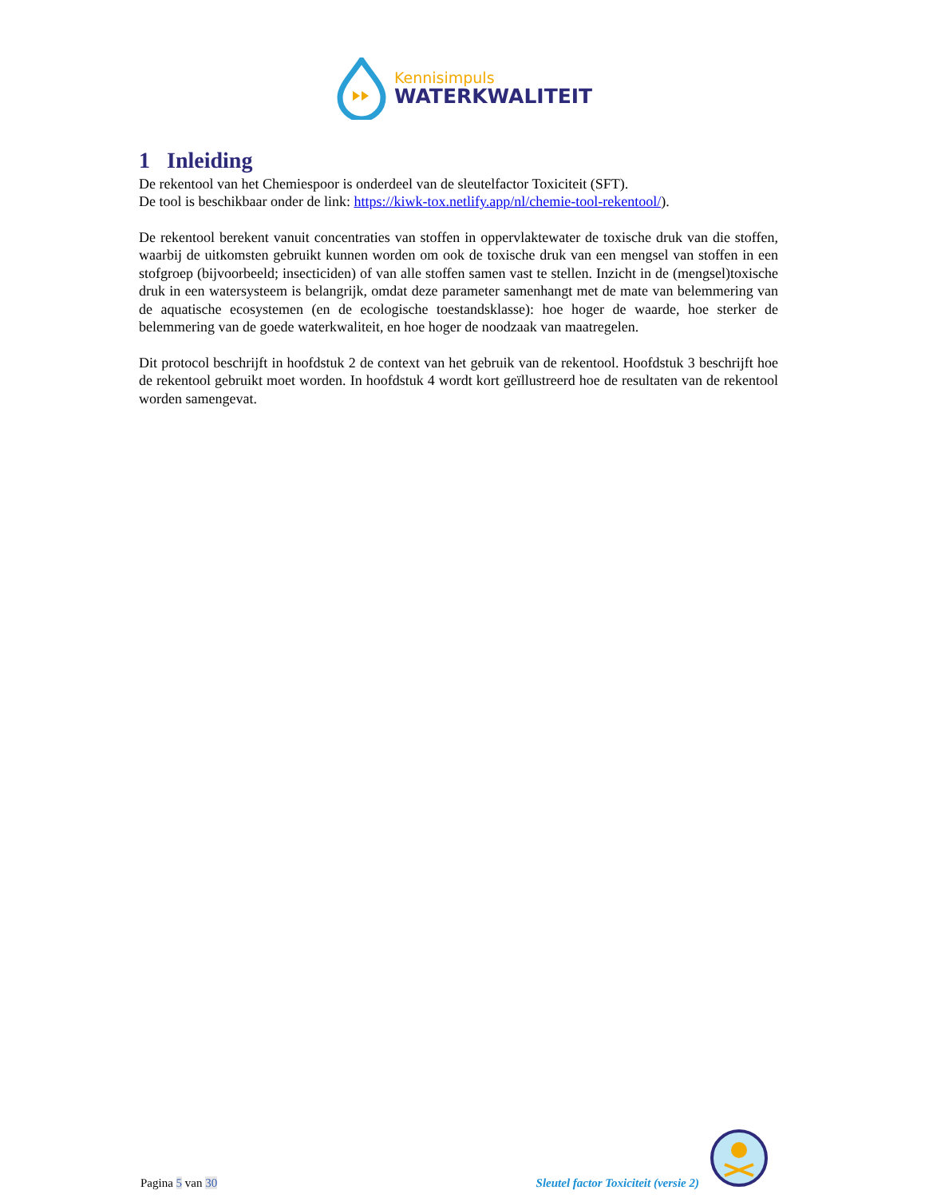Kennisimpuls
WATERKWALITEIT
1 Inleiding
De rekentool van het Chemiespoor is onderdeel van de sleutelfactor Toxiciteit (SFT).
De tool is beschikbaar onder de link: https://kiwk-tox.netlify.app/nl/chemie-tool-rekentool/).
De rekentool berekent vanuit concentraties van stoffen in oppervlaktewater de toxische druk van die stoffen, waarbij de uitkomsten gebruikt kunnen worden om ook de toxische druk van een mengsel van stoffen in een stofgroep (bijvoorbeeld; insecticiden) of van alle stoffen samen vast te stellen. Inzicht in de (mengsel)toxische druk in een watersysteem is belangrijk, omdat deze parameter samenhangt met de mate van belemmering van de aquatische ecosystemen (en de ecologische toestandsklasse): hoe hoger de waarde, hoe sterker de belemmering van de goede waterkwaliteit, en hoe hoger de noodzaak van maatregelen.
Dit protocol beschrijft in hoofdstuk 2 de context van het gebruik van de rekentool. Hoofdstuk 3 beschrijft hoe de rekentool gebruikt moet worden. In hoofdstuk 4 wordt kort geïllustreerd hoe de resultaten van de rekentool worden samengevat.
Pagina 5 van 30
Sleutel factor Toxiciteit (versie 2)